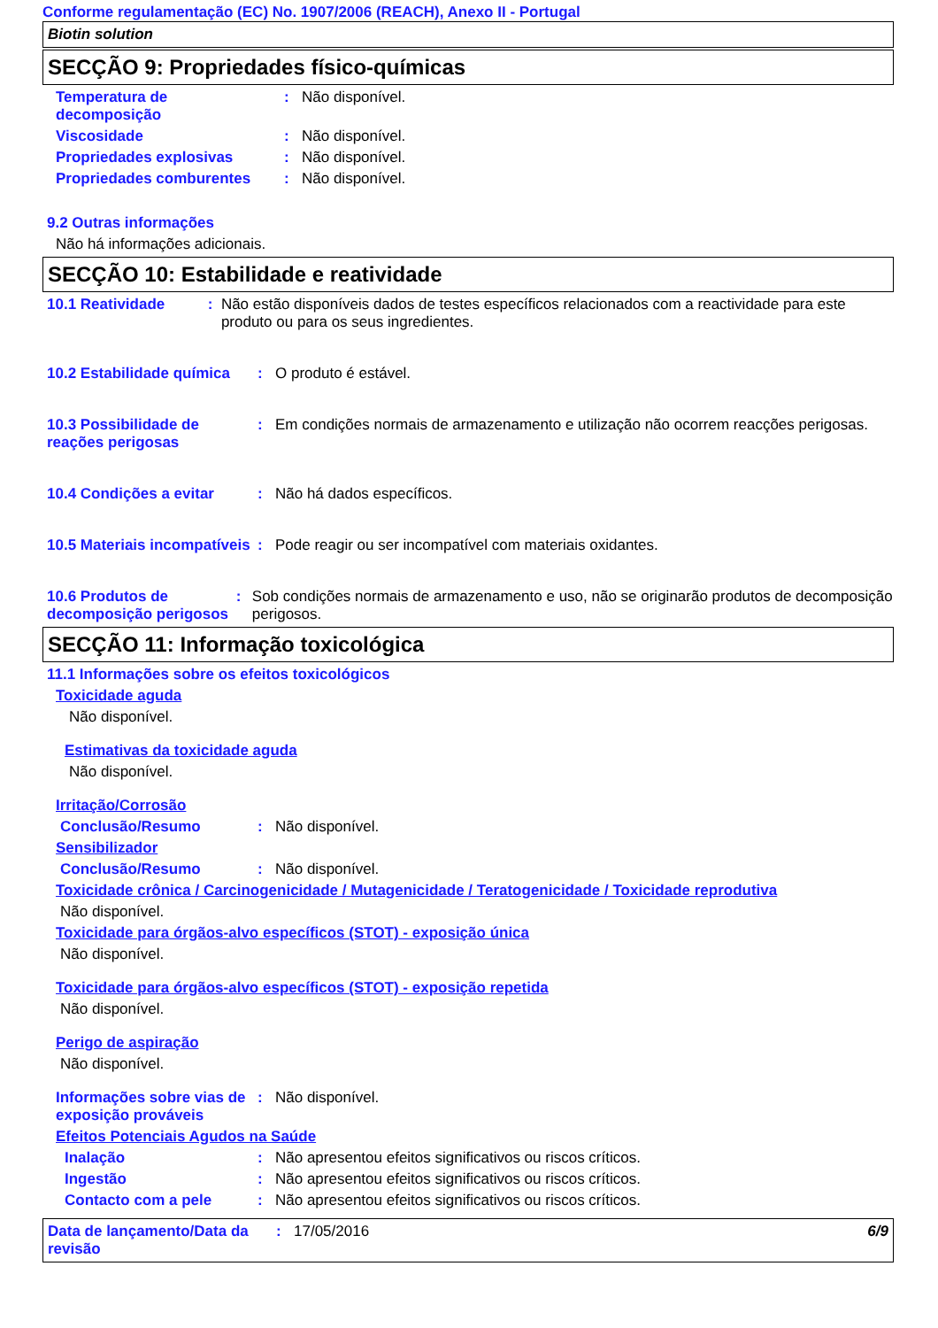Conforme regulamentação (EC) No. 1907/2006 (REACH), Anexo II - Portugal
Biotin solution
SECÇÃO 9: Propriedades físico-químicas
Temperatura de
decomposição
: Não disponível.
Viscosidade : Não disponível.
Propriedades explosivas : Não disponível.
Propriedades comburentes : Não disponível.
9.2 Outras informações
Não há informações adicionais.
SECÇÃO 10: Estabilidade e reatividade
10.1 Reatividade : Não estão disponíveis dados de testes específicos relacionados com a reactividade para este produto ou para os seus ingredientes.
10.2 Estabilidade química
: O produto é estável.
10.3 Possibilidade de reações perigosas
: Em condições normais de armazenamento e utilização não ocorrem reacções perigosas.
10.4 Condições a evitar : Não há dados específicos.
10.5 Materiais incompatíveis
: Pode reagir ou ser incompatível com materiais oxidantes.
10.6 Produtos de decomposição perigosos
: Sob condições normais de armazenamento e uso, não se originarão produtos de decomposição perigosos.
SECÇÃO 11: Informação toxicológica
11.1 Informações sobre os efeitos toxicológicos
Toxicidade aguda
Não disponível.
Estimativas da toxicidade aguda
Não disponível.
Irritação/Corrosão
Conclusão/Resumo : Não disponível.
Sensibilizador
Conclusão/Resumo : Não disponível.
Toxicidade crônica / Carcinogenicidade / Mutagenicidade / Teratogenicidade / Toxicidade reprodutiva
Não disponível.
Toxicidade para órgãos-alvo específicos (STOT) - exposição única
Não disponível.
Toxicidade para órgãos-alvo específicos (STOT) - exposição repetida
Não disponível.
Perigo de aspiração
Não disponível.
Informações sobre vias de exposição prováveis
: Não disponível.
Efeitos Potenciais Agudos na Saúde
Inalação : Não apresentou efeitos significativos ou riscos críticos.
Ingestão : Não apresentou efeitos significativos ou riscos críticos.
Contacto com a pele : Não apresentou efeitos significativos ou riscos críticos.
Data de lançamento/Data da revisão
: 17/05/2016 6/9